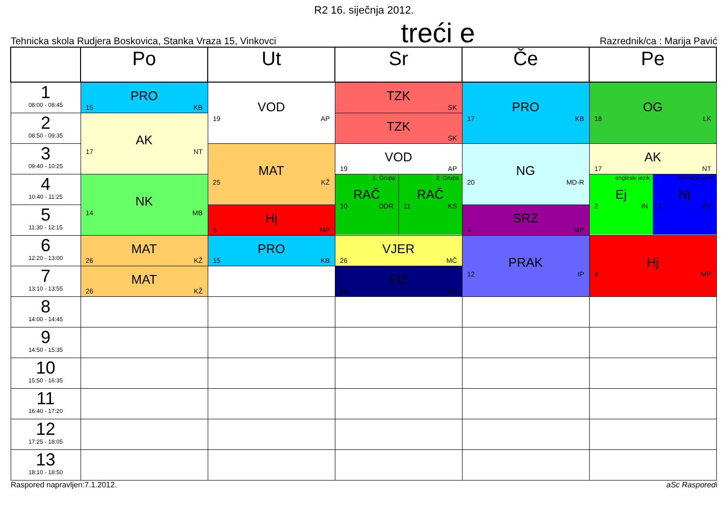R2 16. siječnja 2012.
Tehnicka skola Rudjera Boskovica, Stanka Vraza 15, Vinkovci
treći e
Razrednik/ca : Marija Pavić
| | Po | Ut | Sr | Če | Pe |
| --- | --- | --- | --- | --- | --- |
| 1 08:00 - 08:45 | PRO 15 KB | VOD 19 AP | TZK SK | PRO 17 KB | OG 18 LK |
| 2 08:50 - 09:35 | AK 17 NT | | TZK SK | | |
| 3 09:40 - 10:25 | | MAT 25 KŽ | VOD 19 AP | NG 20 MD-R | AK 17 NT |
| 4 10:40 - 11:25 | NK 14 MB | | 1. Grupa RAČ 10 DDR 2. Grupa RAČ 11 KS | | engleski jezik Ej 2 IN njemački jezik Nj 3 ZV |
| 5 11:30 - 12:15 | | Hj 5 MP | | SRZ 4 MP | |
| 6 12:20 - 13:00 | MAT 26 KŽ | PRO 15 KB | VJER 26 MČ | PRAK 12 IP | Hj 4 MP |
| 7 13:10 - 13:55 | MAT 26 KŽ | | FIZ 26 DH | | |
| 8 14:00 - 14:45 | | | | | |
| 9 14:50 - 15:35 | | | | | |
| 10 15:50 - 16:35 | | | | | |
| 11 16:40 - 17:20 | | | | | |
| 12 17:25 - 18:05 | | | | | |
| 13 18:10 - 18:50 | | | | | |
Raspored napravljen:7.1.2012. aSc Rasporedi